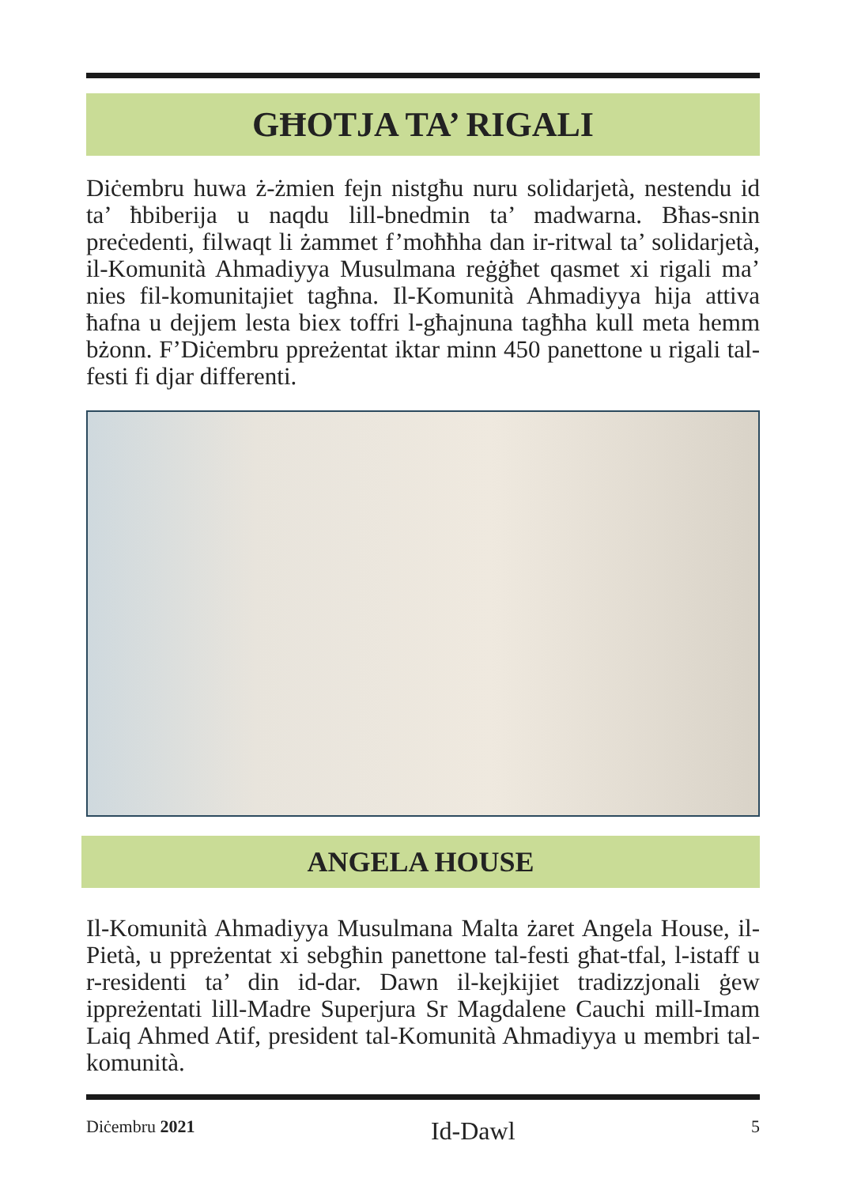GĦOTJA TA’ RIGALI
Diċembru huwa ż-żmien fejn nistgħu nuru solidarjetà, nestendu id ta’ ħbiberija u naqdu lill-bnedmin ta’ madwarna. Bħas-snin preċedenti, filwaqt li żammet f’moħħha dan ir-ritwal ta’ solidarjetà, il-Komunità Ahmadiyya Musulmana reġġħet qasmet xi rigali ma’ nies fil-komunitajiet tagħna. Il-Komunità Ahmadiyya hija attiva ħafna u dejjem lesta biex toffri l-għajnuna tagħha kull meta hemm bżonn. F’Diċembru ppreżentat iktar minn 450 panettone u rigali tal-festi fi djar differenti.
ANGELA HOUSE
Il-Komunità Ahmadiyya Musulmana Malta żaret Angela House, il-Pietà, u ppreżentat xi sebgħin panettone tal-festi għat-tfal, l-istaff u r-residenti ta’ din id-dar. Dawn il-kejkijiet tradizzjonali ġew ippreżentati lill-Madre Superjura Sr Magdalene Cauchi mill-Imam Laiq Ahmed Atif, president tal-Komunità Ahmadiyya u membri tal-komunità.
Diċembru 2021 Id-Dawl 5